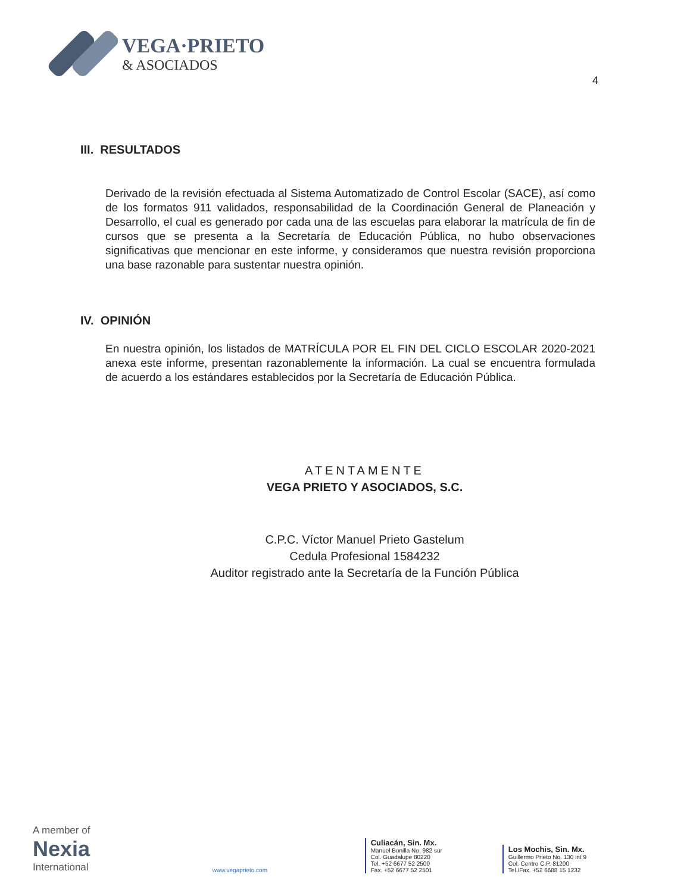VEGA·PRIETO
& ASOCIADOS
4
III. RESULTADOS
Derivado de la revisión efectuada al Sistema Automatizado de Control Escolar (SACE), así como de los formatos 911 validados, responsabilidad de la Coordinación General de Planeación y Desarrollo, el cual es generado por cada una de las escuelas para elaborar la matrícula de fin de cursos que se presenta a la Secretaría de Educación Pública, no hubo observaciones significativas que mencionar en este informe, y consideramos que nuestra revisión proporciona una base razonable para sustentar nuestra opinión.
IV. OPINIÓN
En nuestra opinión, los listados de MATRÍCULA POR EL FIN DEL CICLO ESCOLAR 2020-2021 anexa este informe, presentan razonablemente la información. La cual se encuentra formulada de acuerdo a los estándares establecidos por la Secretaría de Educación Pública.
ATENTAMENTE
VEGA PRIETO Y ASOCIADOS, S.C.
C.P.C. Víctor Manuel Prieto Gastelum
Cedula Profesional 1584232
Auditor registrado ante la Secretaría de la Función Pública
A member of
Nexia
International
www.vegaprieto.com
Culiacán, Sin. Mx.
Manuel Bonilla No. 982 sur
Col. Guadalupe 80220
Tel. +52 6677 52 2500
Fax. +52 6677 52 2501
Los Mochis, Sin. Mx.
Guillermo Prieto No. 130 int 9
Col. Centro C.P. 81200
Tel./Fax. +52 6688 15 1232